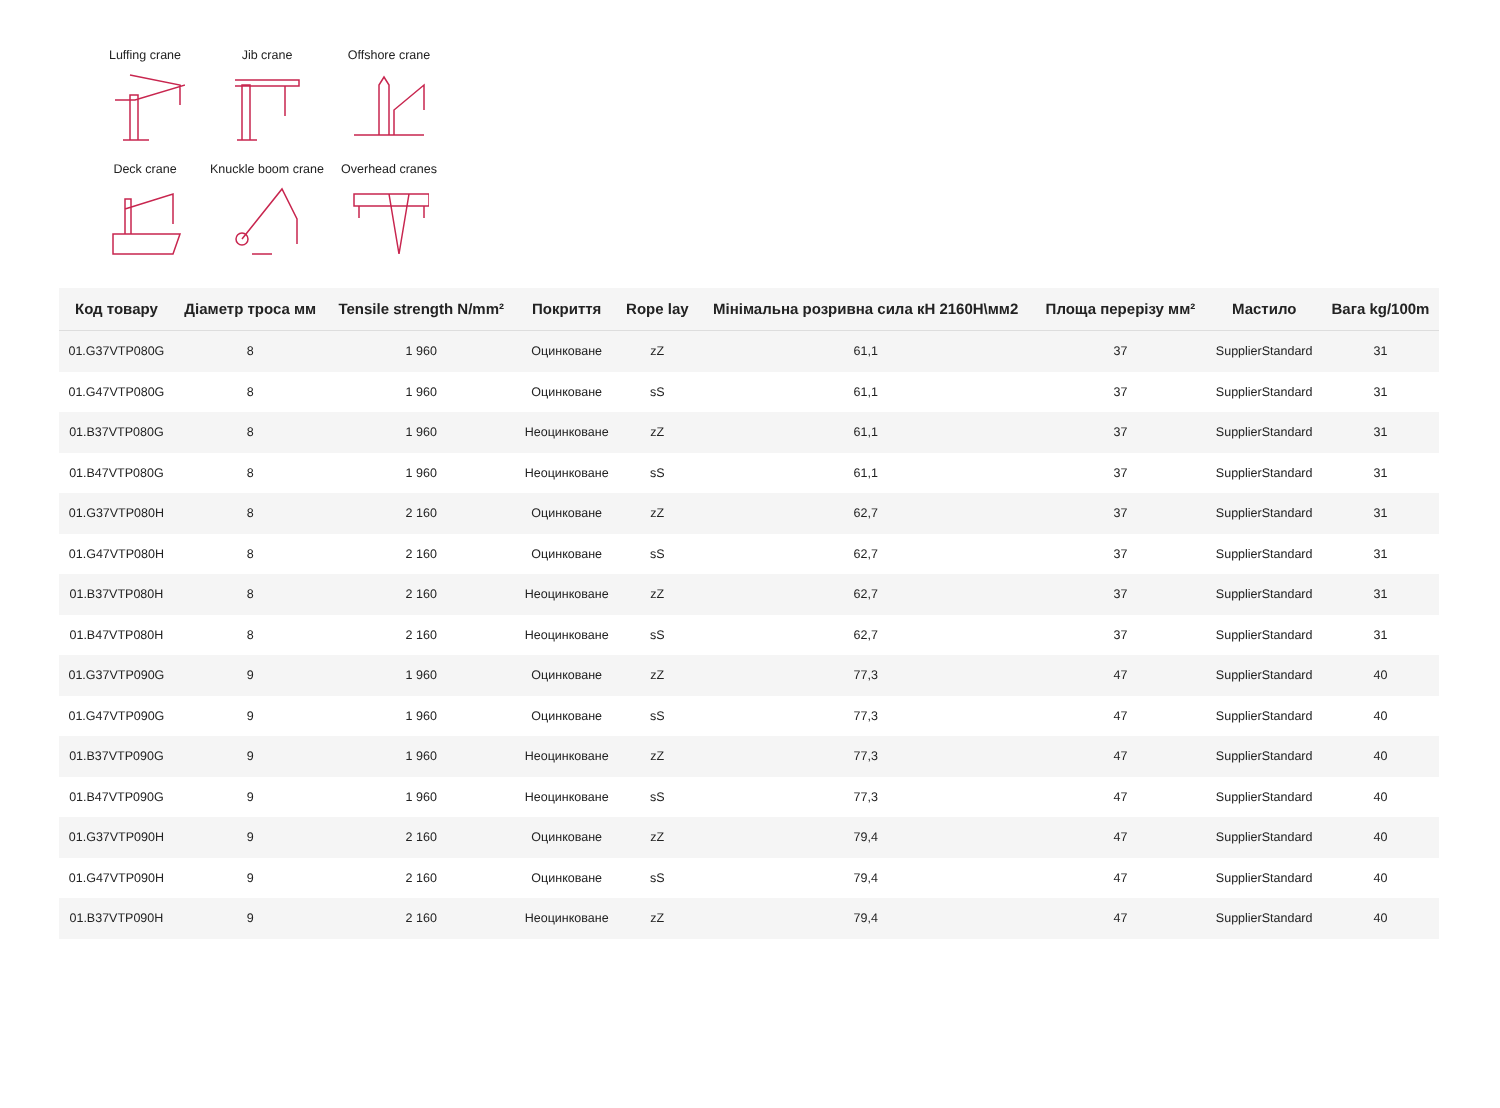Luffing crane
Jib crane
Offshore crane
Deck crane
Knuckle boom crane
Overhead cranes
| Код товару | Діаметр троса мм | Tensile strength N/mm² | Покриття | Rope lay | Мінімальна розривна сила кН 2160Н\мм2 | Площа перерізу мм² | Мастило | Вага kg/100m |
| --- | --- | --- | --- | --- | --- | --- | --- | --- |
| 01.G37VTP080G | 8 | 1 960 | Оцинковане | zZ | 61,1 | 37 | SupplierStandard | 31 |
| 01.G47VTP080G | 8 | 1 960 | Оцинковане | sS | 61,1 | 37 | SupplierStandard | 31 |
| 01.B37VTP080G | 8 | 1 960 | Неоцинковане | zZ | 61,1 | 37 | SupplierStandard | 31 |
| 01.B47VTP080G | 8 | 1 960 | Неоцинковане | sS | 61,1 | 37 | SupplierStandard | 31 |
| 01.G37VTP080H | 8 | 2 160 | Оцинковане | zZ | 62,7 | 37 | SupplierStandard | 31 |
| 01.G47VTP080H | 8 | 2 160 | Оцинковане | sS | 62,7 | 37 | SupplierStandard | 31 |
| 01.B37VTP080H | 8 | 2 160 | Неоцинковане | zZ | 62,7 | 37 | SupplierStandard | 31 |
| 01.B47VTP080H | 8 | 2 160 | Неоцинковане | sS | 62,7 | 37 | SupplierStandard | 31 |
| 01.G37VTP090G | 9 | 1 960 | Оцинковане | zZ | 77,3 | 47 | SupplierStandard | 40 |
| 01.G47VTP090G | 9 | 1 960 | Оцинковане | sS | 77,3 | 47 | SupplierStandard | 40 |
| 01.B37VTP090G | 9 | 1 960 | Неоцинковане | zZ | 77,3 | 47 | SupplierStandard | 40 |
| 01.B47VTP090G | 9 | 1 960 | Неоцинковане | sS | 77,3 | 47 | SupplierStandard | 40 |
| 01.G37VTP090H | 9 | 2 160 | Оцинковане | zZ | 79,4 | 47 | SupplierStandard | 40 |
| 01.G47VTP090H | 9 | 2 160 | Оцинковане | sS | 79,4 | 47 | SupplierStandard | 40 |
| 01.B37VTP090H | 9 | 2 160 | Неоцинковане | zZ | 79,4 | 47 | SupplierStandard | 40 |